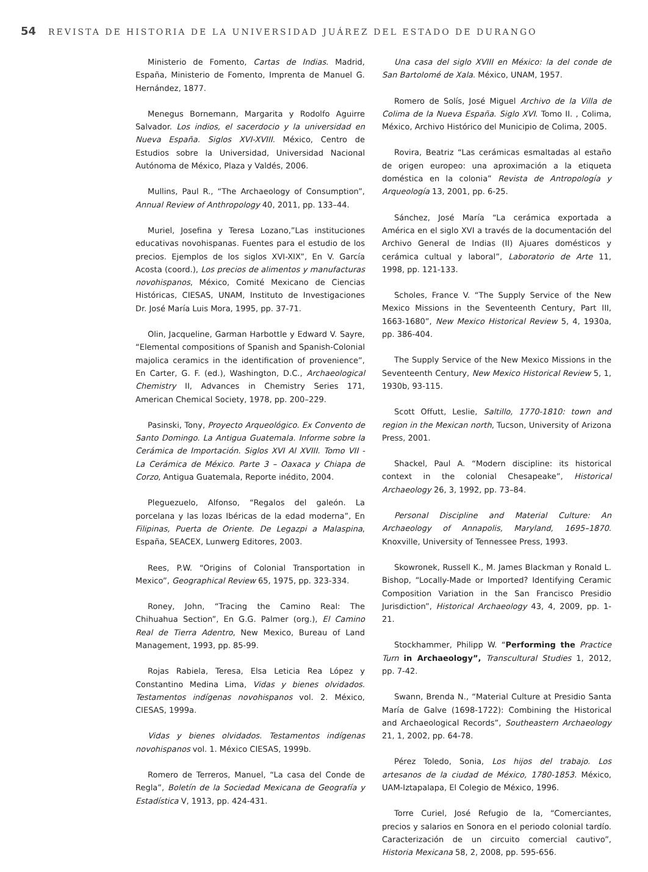54 REVISTA DE HISTORIA DE LA UNIVERSIDAD JUÁREZ DEL ESTADO DE DURANGO
Ministerio de Fomento, Cartas de Indias. Madrid, España, Ministerio de Fomento, Imprenta de Manuel G. Hernández, 1877.
Menegus Bornemann, Margarita y Rodolfo Aguirre Salvador. Los indios, el sacerdocio y la universidad en Nueva España. Siglos XVI-XVIII. México, Centro de Estudios sobre la Universidad, Universidad Nacional Autónoma de México, Plaza y Valdés, 2006.
Mullins, Paul R., “The Archaeology of Consumption”, Annual Review of Anthropology 40, 2011, pp. 133–44.
Muriel, Josefina y Teresa Lozano,”Las instituciones educativas novohispanas. Fuentes para el estudio de los precios. Ejemplos de los siglos XVI-XIX”, En V. García Acosta (coord.), Los precios de alimentos y manufacturas novohispanos, México, Comité Mexicano de Ciencias Históricas, CIESAS, UNAM, Instituto de Investigaciones Dr. José María Luis Mora, 1995, pp. 37-71.
Olin, Jacqueline, Garman Harbottle y Edward V. Sayre, “Elemental compositions of Spanish and Spanish-Colonial majolica ceramics in the identification of provenience”, En Carter, G. F. (ed.), Washington, D.C., Archaeological Chemistry II, Advances in Chemistry Series 171, American Chemical Society, 1978, pp. 200–229.
Pasinski, Tony, Proyecto Arqueológico. Ex Convento de Santo Domingo. La Antigua Guatemala. Informe sobre la Cerámica de Importación. Siglos XVI Al XVIII. Tomo VII - La Cerámica de México. Parte 3 – Oaxaca y Chiapa de Corzo, Antigua Guatemala, Reporte inédito, 2004.
Pleguezuelo, Alfonso, “Regalos del galeón. La porcelana y las lozas Ibéricas de la edad moderna”, En Filipinas, Puerta de Oriente. De Legazpi a Malaspina, España, SEACEX, Lunwerg Editores, 2003.
Rees, P.W. “Origins of Colonial Transportation in Mexico”, Geographical Review 65, 1975, pp. 323-334.
Roney, John, “Tracing the Camino Real: The Chihuahua Section”, En G.G. Palmer (org.), El Camino Real de Tierra Adentro, New Mexico, Bureau of Land Management, 1993, pp. 85-99.
Rojas Rabiela, Teresa, Elsa Leticia Rea López y Constantino Medina Lima, Vidas y bienes olvidados. Testamentos indígenas novohispanos vol. 2. México, CIESAS, 1999a.
Vidas y bienes olvidados. Testamentos indígenas novohispanos vol. 1. México CIESAS, 1999b.
Romero de Terreros, Manuel, “La casa del Conde de Regla”, Boletín de la Sociedad Mexicana de Geografía y Estadística V, 1913, pp. 424-431.
Una casa del siglo XVIII en México: la del conde de San Bartolomé de Xala. México, UNAM, 1957.
Romero de Solís, José Miguel Archivo de la Villa de Colima de la Nueva España. Siglo XVI. Tomo II. , Colima, México, Archivo Histórico del Municipio de Colima, 2005.
Rovira, Beatriz “Las cerámicas esmaltadas al estaño de origen europeo: una aproximación a la etiqueta doméstica en la colonia” Revista de Antropología y Arqueología 13, 2001, pp. 6-25.
Sánchez, José María “La cerámica exportada a América en el siglo XVI a través de la documentación del Archivo General de Indias (II) Ajuares domésticos y cerámica cultual y laboral”, Laboratorio de Arte 11, 1998, pp. 121-133.
Scholes, France V. “The Supply Service of the New Mexico Missions in the Seventeenth Century, Part III, 1663-1680”, New Mexico Historical Review 5, 4, 1930a, pp. 386-404.
The Supply Service of the New Mexico Missions in the Seventeenth Century, New Mexico Historical Review 5, 1, 1930b, 93-115.
Scott Offutt, Leslie, Saltillo, 1770-1810: town and region in the Mexican north, Tucson, University of Arizona Press, 2001.
Shackel, Paul A. “Modern discipline: its historical context in the colonial Chesapeake”, Historical Archaeology 26, 3, 1992, pp. 73–84.
Personal Discipline and Material Culture: An Archaeology of Annapolis, Maryland, 1695–1870. Knoxville, University of Tennessee Press, 1993.
Skowronek, Russell K., M. James Blackman y Ronald L. Bishop, “Locally-Made or Imported? Identifying Ceramic Composition Variation in the San Francisco Presidio Jurisdiction”, Historical Archaeology 43, 4, 2009, pp. 1-21.
Stockhammer, Philipp W. “Performing the Practice Turn in Archaeology”, Transcultural Studies 1, 2012, pp. 7-42.
Swann, Brenda N., “Material Culture at Presidio Santa María de Galve (1698-1722): Combining the Historical and Archaeological Records”, Southeastern Archaeology 21, 1, 2002, pp. 64-78.
Pérez Toledo, Sonia, Los hijos del trabajo. Los artesanos de la ciudad de México, 1780-1853. México, UAM-Iztapalapa, El Colegio de México, 1996.
Torre Curiel, José Refugio de la, “Comerciantes, precios y salarios en Sonora en el periodo colonial tardío. Caracterización de un circuito comercial cautivo”, Historia Mexicana 58, 2, 2008, pp. 595-656.